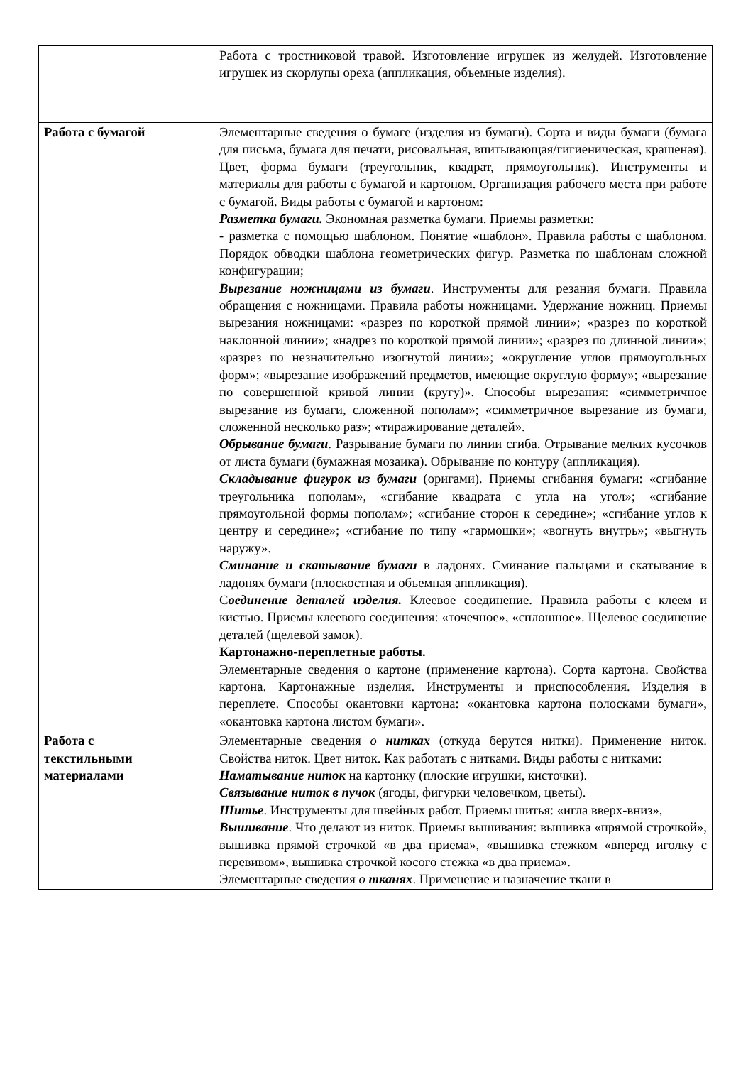| | Работа с тростниковой травой. Изготовление игрушек из желудей. Изготовление игрушек из скорлупы ореха (аппликация, объемные изделия). |
| Работа с бумагой | Элементарные сведения о бумаге (изделия из бумаги). Сорта и виды бумаги (бумага для письма, бумага для печати, рисовальная, впитывающая/гигиеническая, крашеная). Цвет, форма бумаги (треугольник, квадрат, прямоугольник). Инструменты и материалы для работы с бумагой и картоном. Организация рабочего места при работе с бумагой. Виды работы с бумагой и картоном: Разметка бумаги. Экономная разметка бумаги. Приемы разметки: - разметка с помощью шаблоном. Понятие «шаблон». Правила работы с шаблоном. Порядок обводки шаблона геометрических фигур. Разметка по шаблонам сложной конфигурации; Вырезание ножницами из бумаги . Инструменты для резания бумаги. Правила обращения с ножницами. Правила работы ножницами. Удержание ножниц. Приемы вырезания ножницами: «разрез по короткой прямой линии»; «разрез по короткой наклонной линии»; «надрез по короткой прямой линии»; «разрез по длинной линии»; «разрез по незначительно изогнутой линии»; «округление углов прямоугольных форм»; «вырезание изображений предметов, имеющие округлую форму»; «вырезание по совершенной кривой линии (кругу)». Способы вырезания: «симметричное вырезание из бумаги, сложенной пополам»; «симметричное вырезание из бумаги, сложенной несколько раз»; «тиражирование деталей». Обрывание бумаги . Разрывание бумаги по линии сгиба. Отрывание мелких кусочков от листа бумаги (бумажная мозаика). Обрывание по контуру (аппликация). Складывание фигурок из бумаги (оригами). Приемы сгибания бумаги: «сгибание треугольника пополам», «сгибание квадрата с угла на угол»; «сгибание прямоугольной формы пополам»; «сгибание сторон к середине»; «сгибание углов к центру и середине»; «сгибание по типу «гармошки»; «вогнуть внутрь»; «выгнуть наружу». Сминание и скатывание бумаги в ладонях. Сминание пальцами и скатывание в ладонях бумаги (плоскостная и объемная аппликация). С оединение деталей изделия. Клеевое соединение. Правила работы с клеем и кистью. Приемы клеевого соединения: «точечное», «сплошное». Щелевое соединение деталей (щелевой замок). Картонажно-переплетные работы. Элементарные сведения о картоне (применение картона). Сорта картона. Свойства картона. Картонажные изделия. Инструменты и приспособления. Изделия в переплете. Способы окантовки картона: «окантовка картона полосками бумаги», «окантовка картона листом бумаги». |
| Работа с текстильными материалами | Элементарные сведения о нитках (откуда берутся нитки). Применение ниток. Свойства ниток. Цвет ниток. Как работать с нитками. Виды работы с нитками: Наматывание ниток на картонку (плоские игрушки, кисточки). Связывание ниток в пучок (ягоды, фигурки человечком, цветы). Шитье . Инструменты для швейных работ. Приемы шитья: «игла вверх-вниз», Вышивание . Что делают из ниток. Приемы вышивания: вышивка «прямой строчкой», вышивка прямой строчкой «в два приема», «вышивка стежком «вперед иголку с перевивом», вышивка строчкой косого стежка «в два приема». Элементарные сведения о тканях . Применение и назначение ткани в |